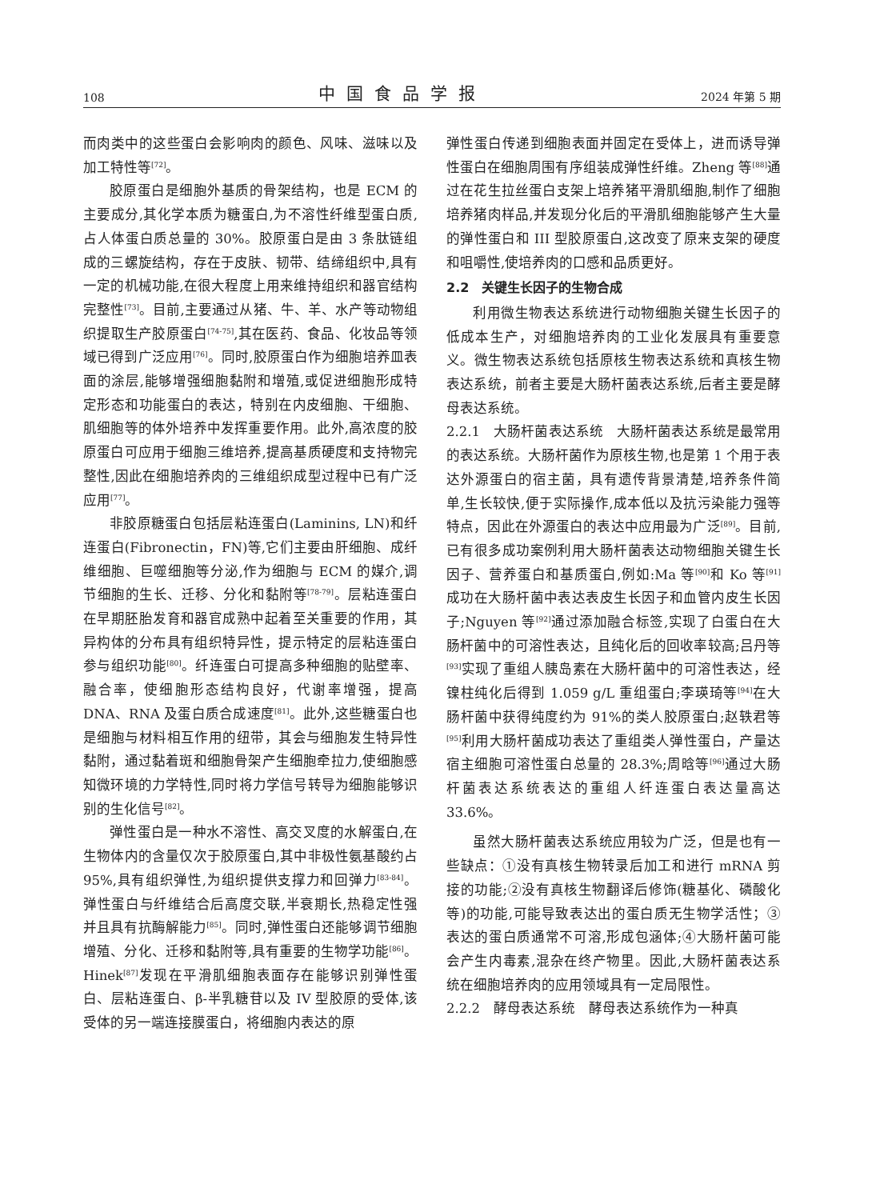108 中国食品学报 2024 年第 5 期
而肉类中的这些蛋白会影响肉的颜色、风味、滋味以及加工特性等<sup>[72]</sup>。
胶原蛋白是细胞外基质的骨架结构，也是 ECM 的主要成分,其化学本质为糖蛋白,为不溶性纤维型蛋白质,占人体蛋白质总量的 30%。胶原蛋白是由 3 条肽链组成的三螺旋结构，存在于皮肤、韧带、结缔组织中,具有一定的机械功能,在很大程度上用来维持组织和器官结构完整性<sup>[73]</sup>。目前,主要通过从猪、牛、羊、水产等动物组织提取生产胶原蛋白<sup>[74-75]</sup>,其在医药、食品、化妆品等领域已得到广泛应用<sup>[76]</sup>。同时,胶原蛋白作为细胞培养皿表面的涂层,能够增强细胞黏附和增殖,或促进细胞形成特定形态和功能蛋白的表达，特别在内皮细胞、干细胞、肌细胞等的体外培养中发挥重要作用。此外,高浓度的胶原蛋白可应用于细胞三维培养,提高基质硬度和支持物完整性,因此在细胞培养肉的三维组织成型过程中已有广泛应用<sup>[77]</sup>。
非胶原糖蛋白包括层粘连蛋白(Laminins, LN)和纤连蛋白(Fibronectin，FN)等,它们主要由肝细胞、成纤维细胞、巨噬细胞等分泌,作为细胞与 ECM 的媒介,调节细胞的生长、迁移、分化和黏附等<sup>[78-79]</sup>。层粘连蛋白在早期胚胎发育和器官成熟中起着至关重要的作用，其异构体的分布具有组织特异性，提示特定的层粘连蛋白参与组织功能<sup>[80]</sup>。纤连蛋白可提高多种细胞的贴壁率、融合率，使细胞形态结构良好，代谢率增强，提高 DNA、RNA 及蛋白质合成速度<sup>[81]</sup>。此外,这些糖蛋白也是细胞与材料相互作用的纽带，其会与细胞发生特异性黏附，通过黏着斑和细胞骨架产生细胞牵拉力,使细胞感知微环境的力学特性,同时将力学信号转导为细胞能够识别的生化信号<sup>[82]</sup>。
弹性蛋白是一种水不溶性、高交叉度的水解蛋白,在生物体内的含量仅次于胶原蛋白,其中非极性氨基酸约占 95%,具有组织弹性,为组织提供支撑力和回弹力<sup>[83-84]</sup>。弹性蛋白与纤维结合后高度交联,半衰期长,热稳定性强并且具有抗酶解能力<sup>[85]</sup>。同时,弹性蛋白还能够调节细胞增殖、分化、迁移和黏附等,具有重要的生物学功能<sup>[86]</sup>。Hinek<sup>[87]</sup>发现在平滑肌细胞表面存在能够识别弹性蛋白、层粘连蛋白、β-半乳糖苷以及 IV 型胶原的受体,该受体的另一端连接膜蛋白，将细胞内表达的原
弹性蛋白传递到细胞表面并固定在受体上，进而诱导弹性蛋白在细胞周围有序组装成弹性纤维。Zheng 等<sup>[88]</sup>通过在花生拉丝蛋白支架上培养猪平滑肌细胞,制作了细胞培养猪肉样品,并发现分化后的平滑肌细胞能够产生大量的弹性蛋白和 III 型胶原蛋白,这改变了原来支架的硬度和咀嚼性,使培养肉的口感和品质更好。
2.2　关键生长因子的生物合成
利用微生物表达系统进行动物细胞关键生长因子的低成本生产，对细胞培养肉的工业化发展具有重要意义。微生物表达系统包括原核生物表达系统和真核生物表达系统，前者主要是大肠杆菌表达系统,后者主要是酵母表达系统。
2.2.1　大肠杆菌表达系统　大肠杆菌表达系统是最常用的表达系统。大肠杆菌作为原核生物,也是第 1 个用于表达外源蛋白的宿主菌，具有遗传背景清楚,培养条件简单,生长较快,便于实际操作,成本低以及抗污染能力强等特点，因此在外源蛋白的表达中应用最为广泛<sup>[89]</sup>。目前,已有很多成功案例利用大肠杆菌表达动物细胞关键生长因子、营养蛋白和基质蛋白,例如:Ma 等<sup>[90]</sup>和 Ko 等<sup>[91]</sup>成功在大肠杆菌中表达表皮生长因子和血管内皮生长因子;Nguyen 等<sup>[92]</sup>通过添加融合标签,实现了白蛋白在大肠杆菌中的可溶性表达，且纯化后的回收率较高;吕丹等<sup>[93]</sup>实现了重组人胰岛素在大肠杆菌中的可溶性表达，经镍柱纯化后得到 1.059 g/L 重组蛋白;李瑛琦等<sup>[94]</sup>在大肠杆菌中获得纯度约为 91%的类人胶原蛋白;赵轶君等<sup>[95]</sup>利用大肠杆菌成功表达了重组类人弹性蛋白，产量达宿主细胞可溶性蛋白总量的 28.3%;周晗等<sup>[96]</sup>通过大肠杆菌表达系统表达的重组人纤连蛋白表达量高达 33.6%。
虽然大肠杆菌表达系统应用较为广泛，但是也有一些缺点：①没有真核生物转录后加工和进行 mRNA 剪接的功能;②没有真核生物翻译后修饰(糖基化、磷酸化等)的功能,可能导致表达出的蛋白质无生物学活性；③表达的蛋白质通常不可溶,形成包涵体;④大肠杆菌可能会产生内毒素,混杂在终产物里。因此,大肠杆菌表达系统在细胞培养肉的应用领域具有一定局限性。
2.2.2　酵母表达系统　酵母表达系统作为一种真